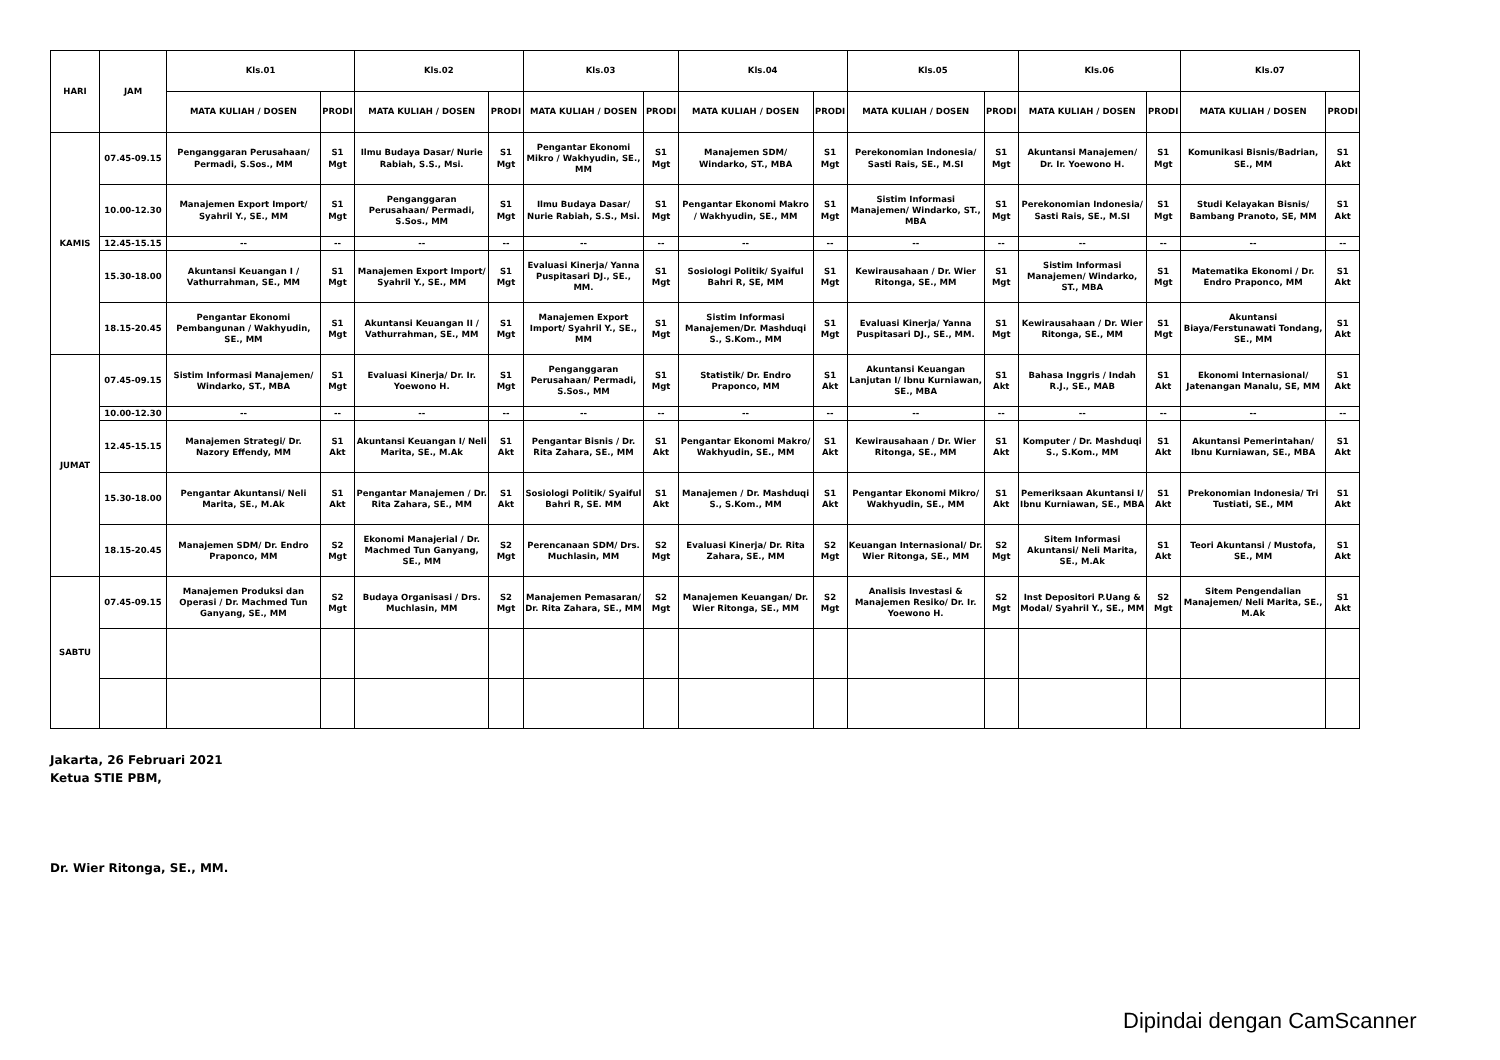| HARI | JAM | Kls.01 | | Kls.02 | | Kls.03 | | Kls.04 | | Kls.05 | | Kls.06 | | Kls.07 | |
| --- | --- | --- | --- | --- | --- | --- | --- | --- | --- | --- | --- | --- | --- | --- | --- |
| | | MATA KULIAH / DOSEN | PRODI | MATA KULIAH / DOSEN | PRODI | MATA KULIAH / DOSEN | PRODI | MATA KULIAH / DOSEN | PRODI | MATA KULIAH / DOSEN | PRODI | MATA KULIAH / DOSEN | PRODI | MATA KULIAH / DOSEN | PRODI |
| KAMIS | 07.45-09.15 | Penganggaran Perusahaan/ Permadi, S.Sos., MM | S1 Mgt | Ilmu Budaya Dasar/ Nurie Rabiah, S.S., Msi. | S1 Mgt | Pengantar Ekonomi Mikro / Wakhyudin, SE., MM | S1 Mgt | Manajemen SDM/ Windarko, ST., MBA | S1 Mgt | Perekonomian Indonesia/ Sasti Rais, SE., M.SI | S1 Mgt | Akuntansi Manajemen/ Dr. Ir. Yoewono H. | S1 Mgt | Komunikasi Bisnis/Badrian, SE., MM | S1 Akt |
| | 10.00-12.30 | Manajemen Export Import/ Syahril Y., SE., MM | S1 Mgt | Penganggaran Perusahaan/ Permadi, S.Sos., MM | S1 Mgt | Ilmu Budaya Dasar/ Nurie Rabiah, S.S., Msi. | S1 Mgt | Pengantar Ekonomi Makro / Wakhyudin, SE., MM | S1 Mgt | Sistim Informasi Manajemen/ Windarko, ST., MBA | S1 Mgt | Perekonomian Indonesia/ Sasti Rais, SE., M.SI | S1 Mgt | Studi Kelayakan Bisnis/ Bambang Pranoto, SE, MM | S1 Akt |
| | 12.45-15.15 | -- | -- | -- | -- | -- | -- | -- | -- | -- | -- | -- | -- | -- | -- |
| | 15.30-18.00 | Akuntansi Keuangan I / Vathurrahman, SE., MM | S1 Mgt | Manajemen Export Import/ Syahril Y., SE., MM | S1 Mgt | Evaluasi Kinerja/ Yanna Puspitasari DJ., SE., MM. | S1 Mgt | Sosiologi Politik/ Syaiful Bahri R, SE, MM | S1 Mgt | Kewirausahaan / Dr. Wier Ritonga, SE., MM | S1 Mgt | Sistim Informasi Manajemen/ Windarko, ST., MBA | S1 Mgt | Matematika Ekonomi / Dr. Endro Praponco, MM | S1 Akt |
| | 18.15-20.45 | Pengantar Ekonomi Pembangunan / Wakhyudin, SE., MM | S1 Mgt | Akuntansi Keuangan II / Vathurrahman, SE., MM | S1 Mgt | Manajemen Export Import/ Syahril Y., SE., MM | S1 Mgt | Sistim Informasi Manajemen/Dr. Mashduqi S., S.Kom., MM | S1 Mgt | Evaluasi Kinerja/ Yanna Puspitasari DJ., SE., MM. | S1 Mgt | Kewirausahaan / Dr. Wier Ritonga, SE., MM | S1 Mgt | Akuntansi Biaya/Ferstunawati Tondang, SE., MM | S1 Akt |
| JUMAT | 07.45-09.15 | Sistim Informasi Manajemen/ Windarko, ST., MBA | S1 Mgt | Evaluasi Kinerja/ Dr. Ir. Yoewono H. | S1 Mgt | Penganggaran Perusahaan/ Permadi, S.Sos., MM | S1 Mgt | Statistik/ Dr. Endro Praponco, MM | S1 Akt | Akuntansi Keuangan Lanjutan I/ Ibnu Kurniawan, SE., MBA | S1 Akt | Bahasa Inggris / Indah R.J., SE., MAB | S1 Akt | Ekonomi Internasional/ Jatenangan Manalu, SE, MM | S1 Akt |
| | 10.00-12.30 | -- | -- | -- | -- | -- | -- | -- | -- | -- | -- | -- | -- | -- | -- |
| | 12.45-15.15 | Manajemen Strategi/ Dr. Nazory Effendy, MM | S1 Akt | Akuntansi Keuangan I/ Neli Marita, SE., M.Ak | S1 Akt | Pengantar Bisnis / Dr. Rita Zahara, SE., MM | S1 Akt | Pengantar Ekonomi Makro/ Wakhyudin, SE., MM | S1 Akt | Kewirausahaan / Dr. Wier Ritonga, SE., MM | S1 Akt | Komputer / Dr. Mashduqi S., S.Kom., MM | S1 Akt | Akuntansi Pemerintahan/ Ibnu Kurniawan, SE., MBA | S1 Akt |
| | 15.30-18.00 | Pengantar Akuntansi/ Neli Marita, SE., M.Ak | S1 Akt | Pengantar Manajemen / Dr. Rita Zahara, SE., MM | S1 Akt | Sosiologi Politik/ Syaiful Bahri R, SE. MM | S1 Akt | Manajemen / Dr. Mashduqi S., S.Kom., MM | S1 Akt | Pengantar Ekonomi Mikro/ Wakhyudin, SE., MM | S1 Akt | Pemeriksaan Akuntansi I/ Ibnu Kurniawan, SE., MBA | S1 Akt | Prekonomian Indonesia/ Tri Tustiati, SE., MM | S1 Akt |
| | 18.15-20.45 | Manajemen SDM/ Dr. Endro Praponco, MM | S2 Mgt | Ekonomi Manajerial / Dr. Machmed Tun Ganyang, SE., MM | S2 Mgt | Perencanaan SDM/ Drs. Muchlasin, MM | S2 Mgt | Evaluasi Kinerja/ Dr. Rita Zahara, SE., MM | S2 Mgt | Keuangan Internasional/ Dr. Wier Ritonga, SE., MM | S2 Mgt | Sitem Informasi Akuntansi/ Neli Marita, SE., M.Ak | S1 Akt | Teori Akuntansi / Mustofa, SE., MM | S1 Akt |
| SABTU | 07.45-09.15 | Manajemen Produksi dan Operasi / Dr. Machmed Tun Ganyang, SE., MM | S2 Mgt | Budaya Organisasi / Drs. Muchlasin, MM | S2 Mgt | Manajemen Pemasaran/ Dr. Rita Zahara, SE., MM | S2 Mgt | Manajemen Keuangan/ Dr. Wier Ritonga, SE., MM | S2 Mgt | Analisis Investasi & Manajemen Resiko/ Dr. Ir. Yoewono H. | S2 Mgt | Inst Depositori P.Uang & Modal/ Syahril Y., SE., MM | S2 Mgt | Sitem Pengendalian Manajemen/ Neli Marita, SE., M.Ak | S1 Akt |
Jakarta, 26 Februari 2021
Ketua STIE PBM,
Dr. Wier Ritonga, SE., MM.
Dipindai dengan CamScanner